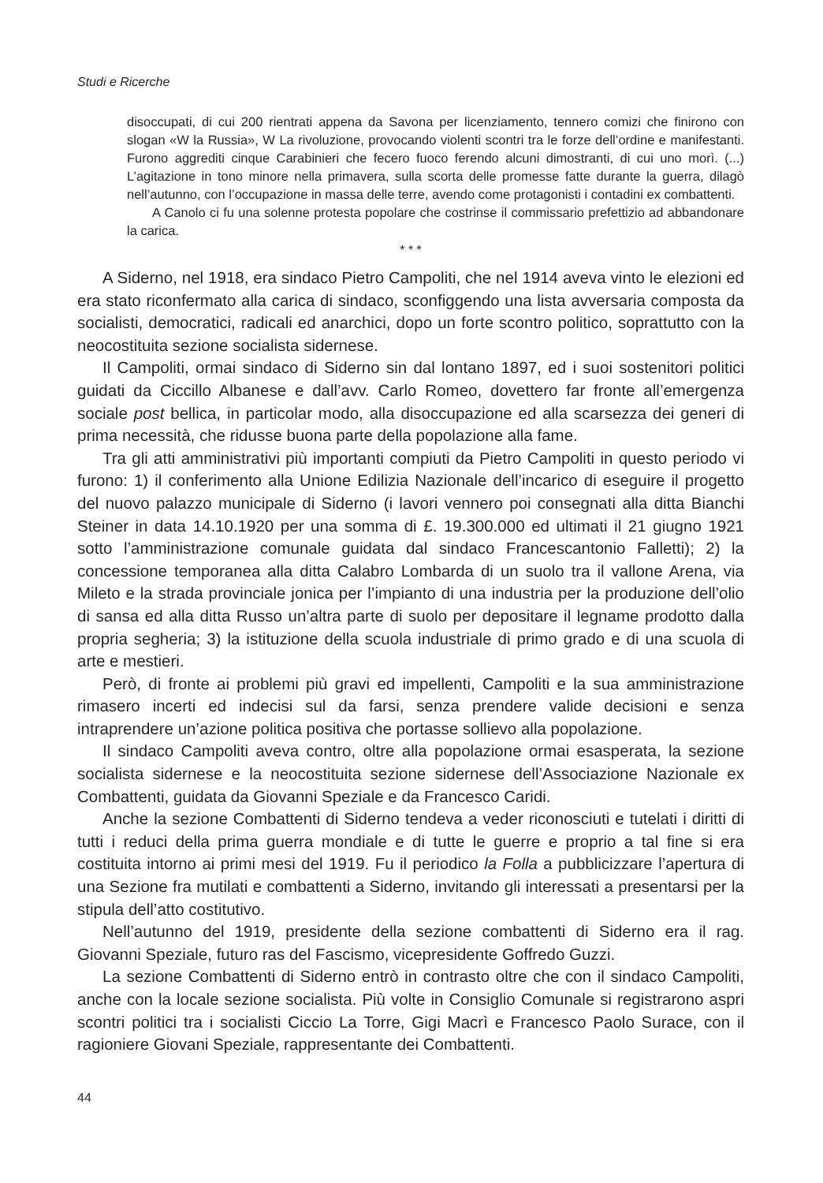Studi e Ricerche
disoccupati, di cui 200 rientrati appena da Savona per licenziamento, tennero comizi che finirono con slogan «W la Russia», W La rivoluzione, provocando violenti scontri tra le forze dell’ordine e manifestanti. Furono aggrediti cinque Carabinieri che fecero fuoco ferendo alcuni dimostranti, di cui uno morì. (...) L’agitazione in tono minore nella primavera, sulla scorta delle promesse fatte durante la guerra, dilagò nell’autunno, con l’occupazione in massa delle terre, avendo come protagonisti i contadini ex combattenti.
A Canolo ci fu una solenne protesta popolare che costrinse il commissario prefettizio ad abbandonare la carica.
* * *
A Siderno, nel 1918, era sindaco Pietro Campoliti, che nel 1914 aveva vinto le elezioni ed era stato riconfermato alla carica di sindaco, sconfiggendo una lista avversaria composta da socialisti, democratici, radicali ed anarchici, dopo un forte scontro politico, soprattutto con la neocostituita sezione socialista sidernese.
Il Campoliti, ormai sindaco di Siderno sin dal lontano 1897, ed i suoi sostenitori politici guidati da Ciccillo Albanese e dall’avv. Carlo Romeo, dovettero far fronte all’emergenza sociale post bellica, in particolar modo, alla disoccupazione ed alla scarsezza dei generi di prima necessità, che ridusse buona parte della popolazione alla fame.
Tra gli atti amministrativi più importanti compiuti da Pietro Campoliti in questo periodo vi furono: 1) il conferimento alla Unione Edilizia Nazionale dell’incarico di eseguire il progetto del nuovo palazzo municipale di Siderno (i lavori vennero poi consegnati alla ditta Bianchi Steiner in data 14.10.1920 per una somma di £. 19.300.000 ed ultimati il 21 giugno 1921 sotto l’amministrazione comunale guidata dal sindaco Francescantonio Falletti); 2) la concessione temporanea alla ditta Calabro Lombarda di un suolo tra il vallone Arena, via Mileto e la strada provinciale jonica per l’impianto di una industria per la produzione dell’olio di sansa ed alla ditta Russo un’altra parte di suolo per depositare il legname prodotto dalla propria segheria; 3) la istituzione della scuola industriale di primo grado e di una scuola di arte e mestieri.
Però, di fronte ai problemi più gravi ed impellenti, Campoliti e la sua amministrazione rimasero incerti ed indecisi sul da farsi, senza prendere valide decisioni e senza intraprendere un’azione politica positiva che portasse sollievo alla popolazione.
Il sindaco Campoliti aveva contro, oltre alla popolazione ormai esasperata, la sezione socialista sidernese e la neocostituita sezione sidernese dell’Associazione Nazionale ex Combattenti, guidata da Giovanni Speziale e da Francesco Caridi.
Anche la sezione Combattenti di Siderno tendeva a veder riconosciuti e tutelati i diritti di tutti i reduci della prima guerra mondiale e di tutte le guerre e proprio a tal fine si era costituita intorno ai primi mesi del 1919. Fu il periodico la Folla a pubblicizzare l’apertura di una Sezione fra mutilati e combattenti a Siderno, invitando gli interessati a presentarsi per la stipula dell’atto costitutivo.
Nell’autunno del 1919, presidente della sezione combattenti di Siderno era il rag. Giovanni Speziale, futuro ras del Fascismo, vicepresidente Goffredo Guzzi.
La sezione Combattenti di Siderno entrò in contrasto oltre che con il sindaco Campoliti, anche con la locale sezione socialista. Più volte in Consiglio Comunale si registrarono aspri scontri politici tra i socialisti Ciccio La Torre, Gigi Macrì e Francesco Paolo Surace, con il ragioniere Giovani Speziale, rappresentante dei Combattenti.
44